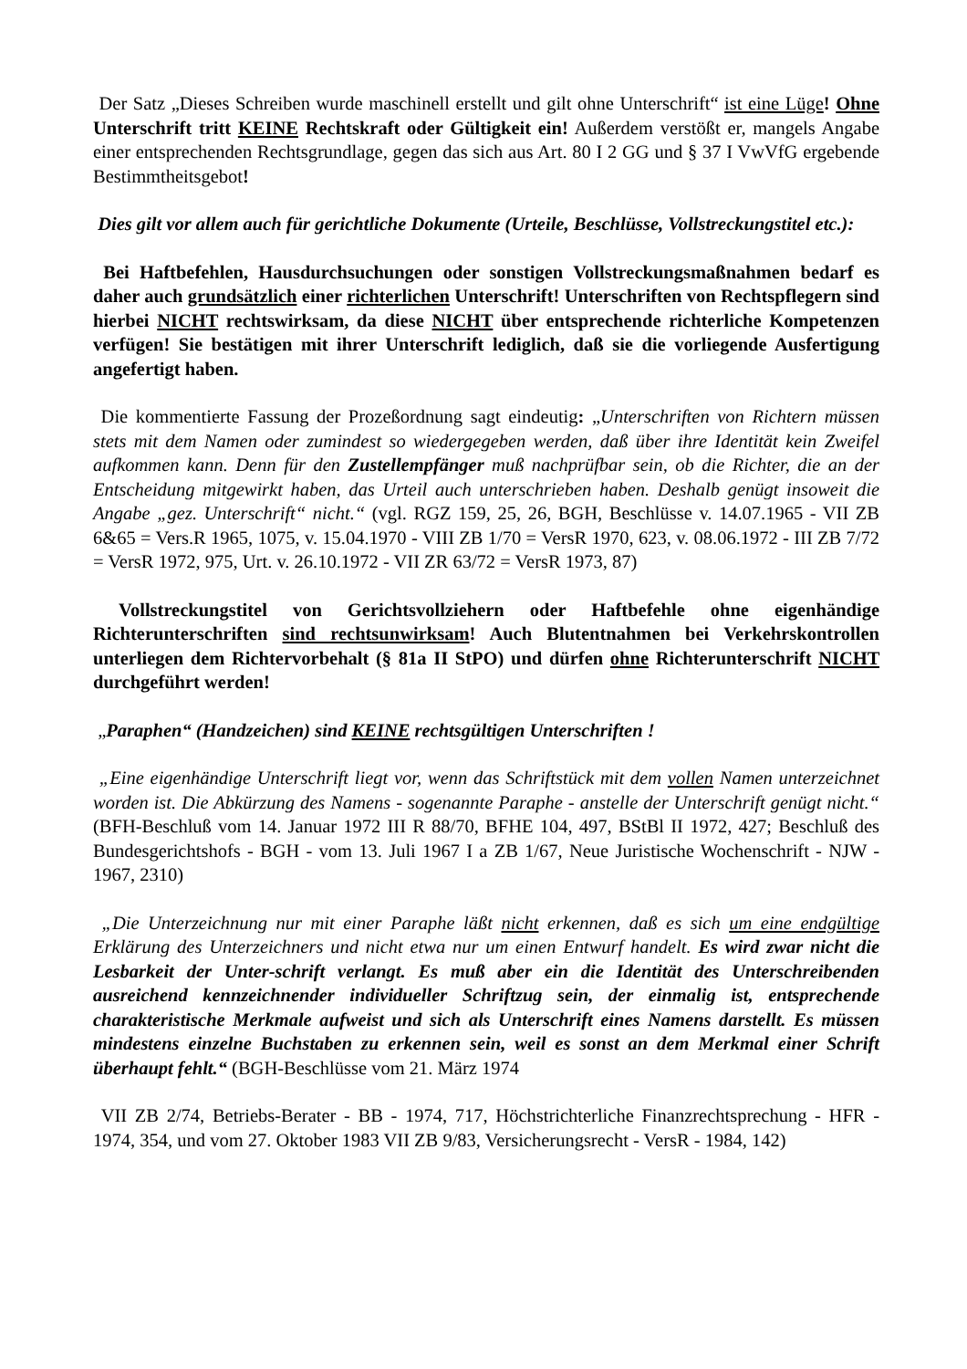Der Satz „Dieses Schreiben wurde maschinell erstellt und gilt ohne Unterschrift“ ist eine Lüge! Ohne Unterschrift tritt KEINE Rechtskraft oder Gültigkeit ein! Außerdem verstößt er, mangels Angabe einer entsprechenden Rechtsgrundlage, gegen das sich aus Art. 80 I 2 GG und § 37 I VwVfG ergebende Bestimmtheitsgebot!
Dies gilt vor allem auch für gerichtliche Dokumente (Urteile, Beschlüsse, Vollstreckungstitel etc.):
Bei Haftbefehlen, Hausdurchsuchungen oder sonstigen Vollstreckungsmaßnahmen bedarf es daher auch grundsätzlich einer richterlichen Unterschrift! Unterschriften von Rechtspflegern sind hierbei NICHT rechtswirksam, da diese NICHT über entsprechende richterliche Kompetenzen verfügen! Sie bestätigen mit ihrer Unterschrift lediglich, daß sie die vorliegende Ausfertigung angefertigt haben.
Die kommentierte Fassung der Prozeßordnung sagt eindeutig: „Unterschriften von Richtern müssen stets mit dem Namen oder zumindest so wiedergegeben werden, daß über ihre Identität kein Zweifel aufkommen kann. Denn für den Zustellempfänger muß nachprüfbar sein, ob die Richter, die an der Entscheidung mitgewirkt haben, das Urteil auch unterschrieben haben. Deshalb genügt insoweit die Angabe „gez. Unterschrift“ nicht.“ (vgl. RGZ 159, 25, 26, BGH, Beschlüsse v. 14.07.1965 - VII ZB 6&65 = Vers.R 1965, 1075, v. 15.04.1970 - VIII ZB 1/70 = VersR 1970, 623, v. 08.06.1972 - III ZB 7/72 = VersR 1972, 975, Urt. v. 26.10.1972 - VII ZR 63/72 = VersR 1973, 87)
Vollstreckungstitel von Gerichtsvollziehern oder Haftbefehle ohne eigenhändige Richterunterschriften sind rechtsunwirksam! Auch Blutentnahmen bei Verkehrskontrollen unterliegen dem Richtervorbehalt (§ 81a II StPO) und dürfen ohne Richterunterschrift NICHT durchgeführt werden!
„Paraphen“ (Handzeichen) sind KEINE rechtsgültigen Unterschriften !
„Eine eigenhändige Unterschrift liegt vor, wenn das Schriftstück mit dem vollen Namen unterzeichnet worden ist. Die Abkürzung des Namens - sogenannte Paraphe - anstelle der Unterschrift genügt nicht.“ (BFH-Beschluß vom 14. Januar 1972 III R 88/70, BFHE 104, 497, BStBl II 1972, 427; Beschluß des Bundesgerichtshofs - BGH - vom 13. Juli 1967 I a ZB 1/67, Neue Juristische Wochenschrift - NJW - 1967, 2310)
„Die Unterzeichnung nur mit einer Paraphe läßt nicht erkennen, daß es sich um eine endgültige Erklärung des Unterzeichners und nicht etwa nur um einen Entwurf handelt. Es wird zwar nicht die Lesbarkeit der Unter-schrift verlangt. Es muß aber ein die Identität des Unterschreibenden ausreichend kennzeichnender individueller Schriftzug sein, der einmalig ist, entsprechende charakteristische Merkmale aufweist und sich als Unterschrift eines Namens darstellt. Es müssen mindestens einzelne Buchstaben zu erkennen sein, weil es sonst an dem Merkmal einer Schrift überhaupt fehlt.“ (BGH-Beschlüsse vom 21. März 1974
VII ZB 2/74, Betriebs-Berater - BB - 1974, 717, Höchstrichterliche Finanzrechtsprechung - HFR - 1974, 354, und vom 27. Oktober 1983 VII ZB 9/83, Versicherungsrecht - VersR - 1984, 142)